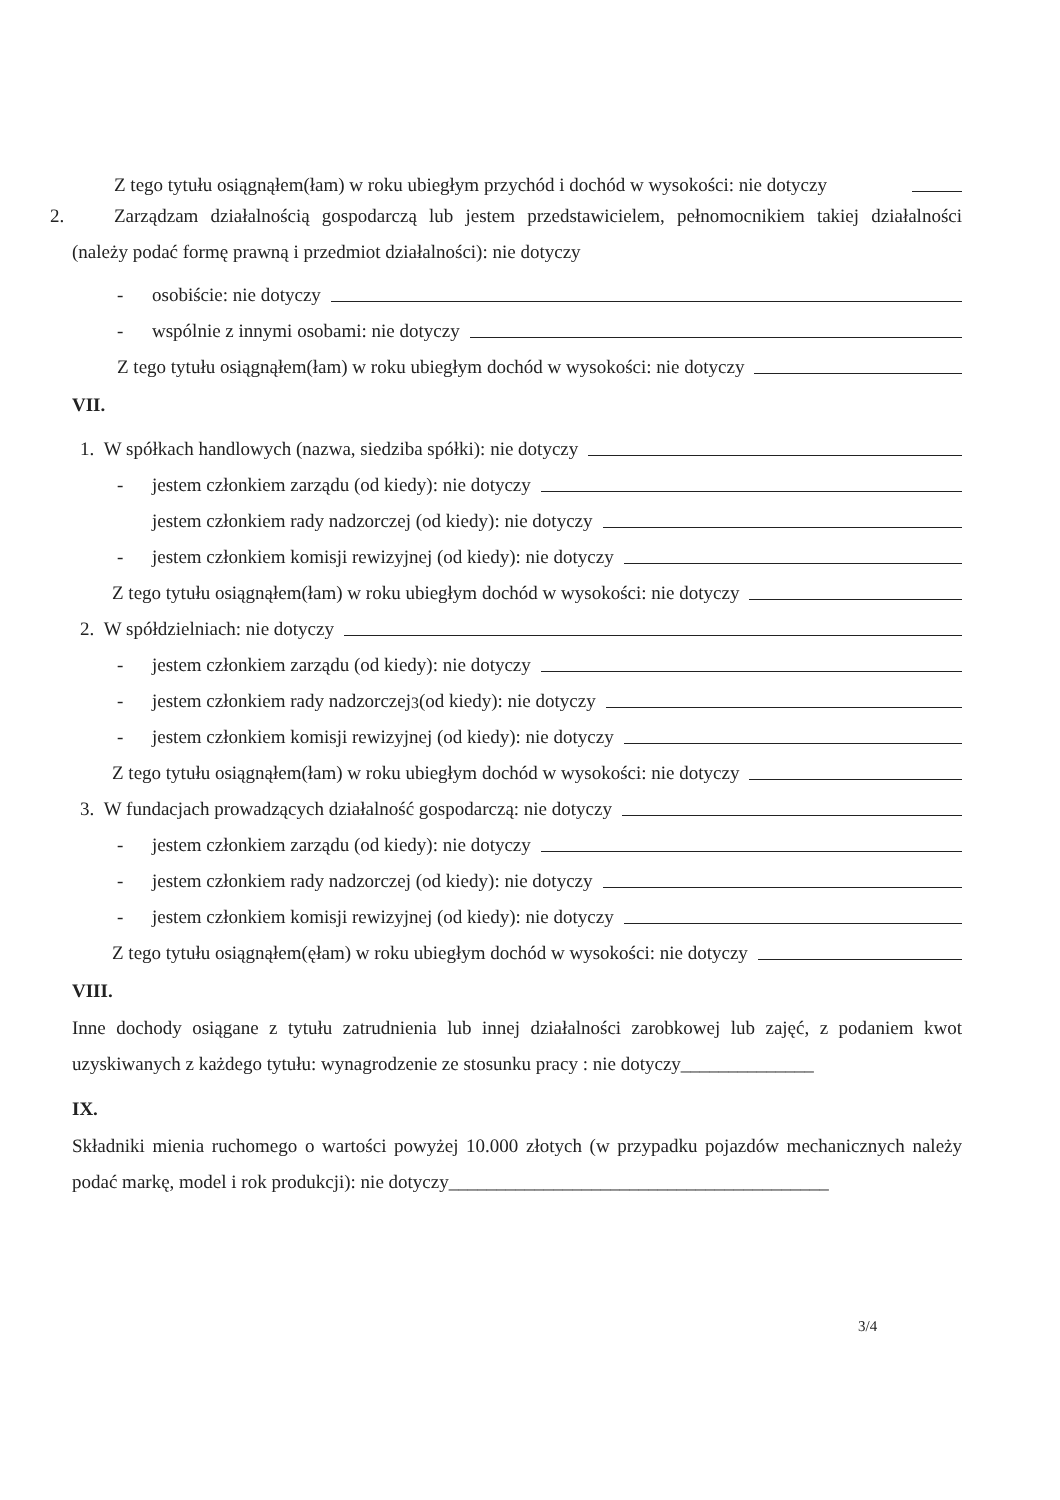Z tego tytułu osiągnąłem(łam) w roku ubiegłym przychód i dochód w wysokości: nie dotyczy
2. Zarządzam działalnością gospodarczą lub jestem przedstawicielem, pełnomocnikiem takiej działalności (należy podać formę prawną i przedmiot działalności): nie dotyczy
- osobiście: nie dotyczy
- wspólnie z innymi osobami: nie dotyczy
Z tego tytułu osiągnąłem(łam) w roku ubiegłym dochód w wysokości: nie dotyczy
VII.
1. W spółkach handlowych (nazwa, siedziba spółki): nie dotyczy
- jestem członkiem zarządu (od kiedy): nie dotyczy
jestem członkiem rady nadzorczej (od kiedy): nie dotyczy
- jestem członkiem komisji rewizyjnej (od kiedy): nie dotyczy
Z tego tytułu osiągnąłem(łam) w roku ubiegłym dochód w wysokości: nie dotyczy
2. W spółdzielniach: nie dotyczy
- jestem członkiem zarządu (od kiedy): nie dotyczy
- jestem członkiem rady nadzorczej<sup>3</sup> (od kiedy): nie dotyczy
- jestem członkiem komisji rewizyjnej (od kiedy): nie dotyczy
Z tego tytułu osiągnąłem(łam) w roku ubiegłym dochód w wysokości: nie dotyczy
3. W fundacjach prowadzących działalność gospodarczą: nie dotyczy
- jestem członkiem zarządu (od kiedy): nie dotyczy
- jestem członkiem rady nadzorczej (od kiedy): nie dotyczy
- jestem członkiem komisji rewizyjnej (od kiedy): nie dotyczy
Z tego tytułu osiągnąłem(ęłam) w roku ubiegłym dochód w wysokości: nie dotyczy
VIII.
Inne dochody osiągane z tytułu zatrudnienia lub innej działalności zarobkowej lub zajęć, z podaniem kwot uzyskiwanych z każdego tytułu: wynagrodzenie ze stosunku pracy : nie dotyczy______________
IX.
Składniki mienia ruchomego o wartości powyżej 10.000 złotych (w przypadku pojazdów mechanicznych należy podać markę, model i rok produkcji): nie dotyczy________________________________________
3/4